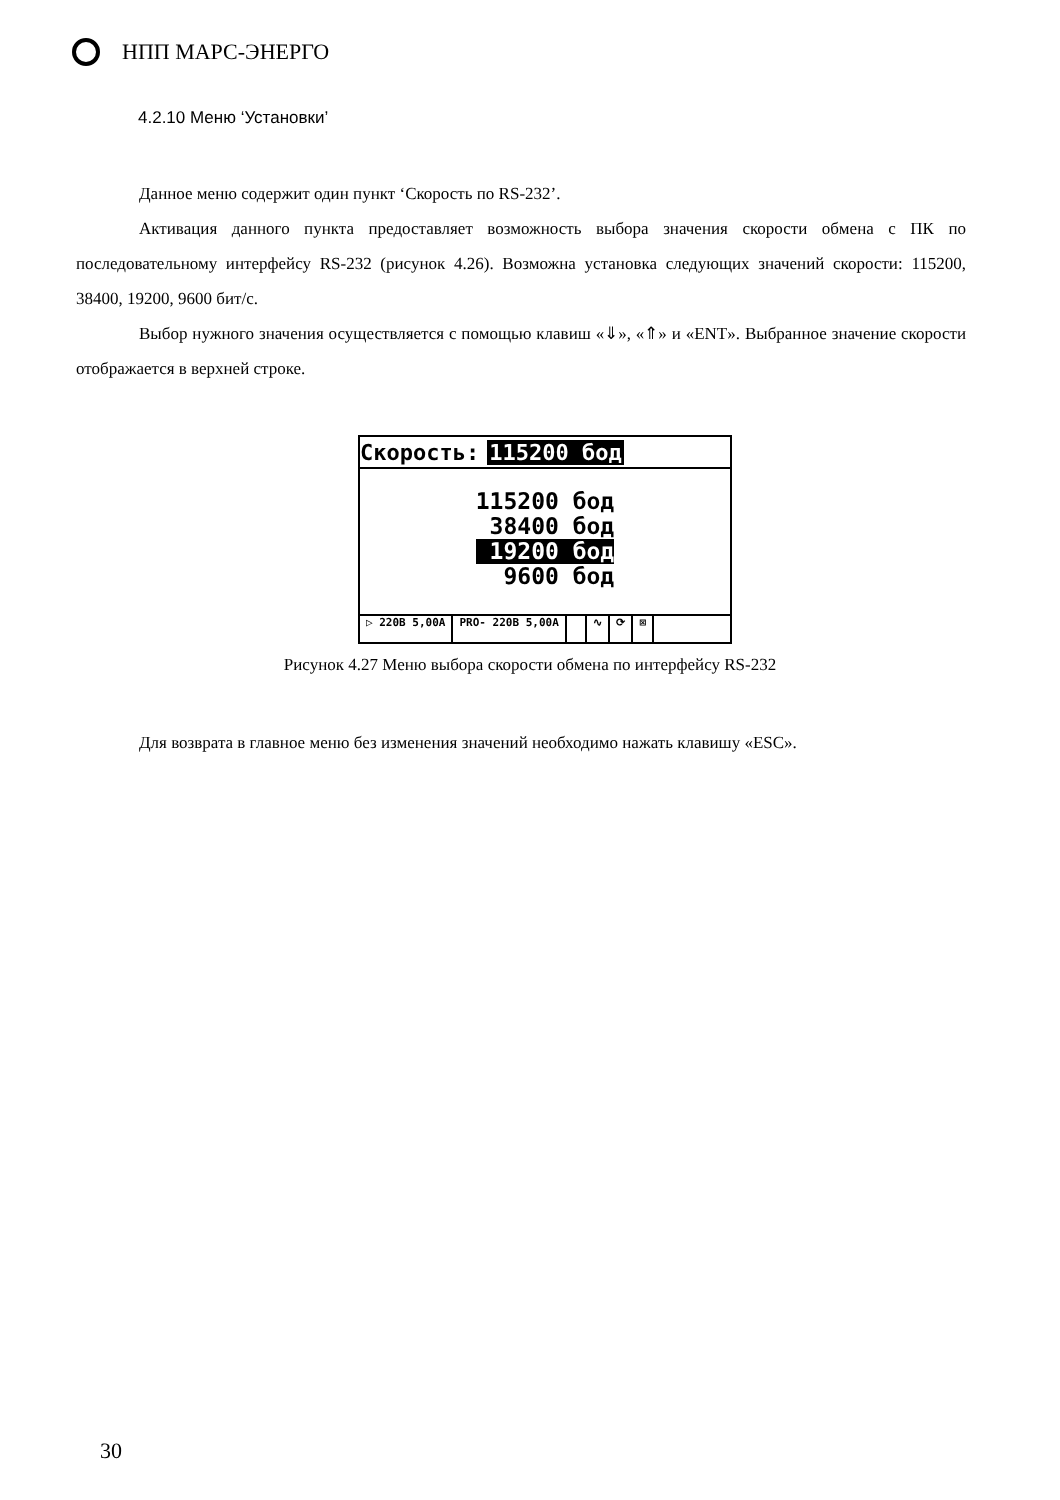НПП МАРС-ЭНЕРГО
4.2.10 Меню ‘Установки’
Данное меню содержит один пункт ‘Скорость по RS-232’.
Активация данного пункта предоставляет возможность выбора значения скорости обмена с ПК по последовательному интерфейсу RS-232 (рисунок 4.26). Возможна установка следующих значений скорости: 115200, 38400, 19200, 9600 бит/с.
Выбор нужного значения осуществляется с помощью клавиш «⇓», «⇑» и «ENT». Выбранное значение скорости отображается в верхней строке.
Скорость: 115200 бод
115200 бод
38400 бод
19200 бод
9600 бод
▷ 220В 5,00А PRO- 220В 5,00А ∿ ⟳ ⊠
Рисунок 4.27 Меню выбора скорости обмена по интерфейсу RS-232
Для возврата в главное меню без изменения значений необходимо нажать клавишу «ESC».
30